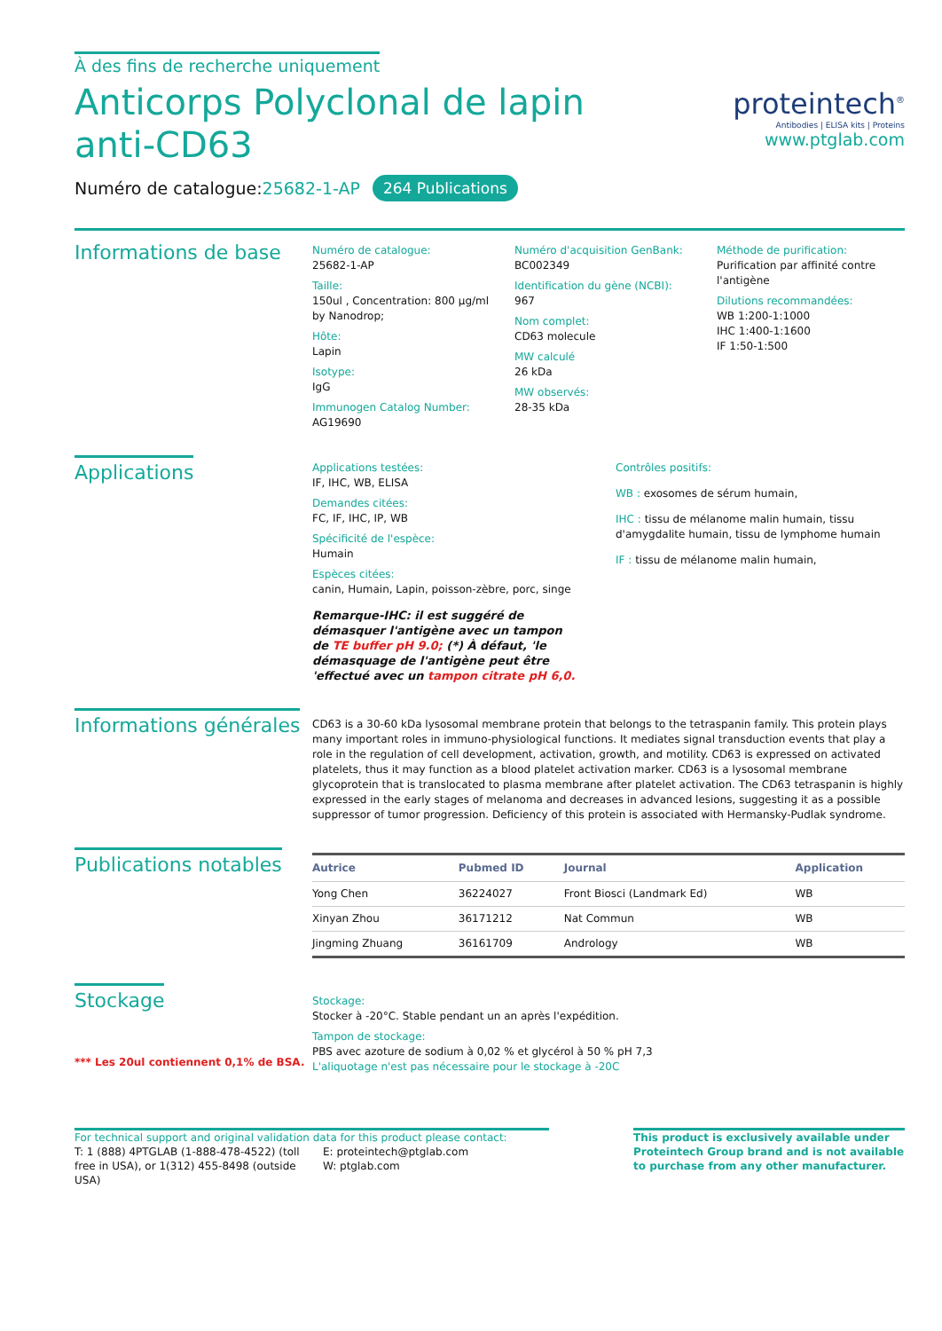À des fins de recherche uniquement
Anticorps Polyclonal de lapin anti-CD63
Numéro de catalogue:25682-1-AP 264 Publications
proteintech<sup>®</sup>
Antibodies | ELISA kits | Proteins
www.ptglab.com
Informations de base
Numéro de catalogue:
25682-1-AP
Taille:
150ul , Concentration: 800 μg/ml by Nanodrop;
Hôte:
Lapin
Isotype:
IgG
Immunogen Catalog Number:
AG19690
Numéro d'acquisition GenBank:
BC002349
Identification du gène (NCBI):
967
Nom complet:
CD63 molecule
MW calculé
26 kDa
MW observés:
28-35 kDa
Méthode de purification:
Purification par affinité contre l'antigène
Dilutions recommandées:
WB 1:200-1:1000
IHC 1:400-1:1600
IF 1:50-1:500
Applications
Applications testées:
IF, IHC, WB, ELISA
Demandes citées:
FC, IF, IHC, IP, WB
Spécificité de l'espèce:
Humain
Espèces citées:
canin, Humain, Lapin, poisson-zèbre, porc, singe
Remarque-IHC: il est suggéré de démasquer l'antigène avec un tampon de TE buffer pH 9.0; (*) À défaut, 'le démasquage de l'antigène peut être 'effectué avec un tampon citrate pH 6,0.
Contrôles positifs:
WB : exosomes de sérum humain,
IHC : tissu de mélanome malin humain, tissu d'amygdalite humain, tissu de lymphome humain
IF : tissu de mélanome malin humain,
Informations générales
CD63 is a 30-60 kDa lysosomal membrane protein that belongs to the tetraspanin family. This protein plays many important roles in immuno-physiological functions. It mediates signal transduction events that play a role in the regulation of cell development, activation, growth, and motility. CD63 is expressed on activated platelets, thus it may function as a blood platelet activation marker. CD63 is a lysosomal membrane glycoprotein that is translocated to plasma membrane after platelet activation. The CD63 tetraspanin is highly expressed in the early stages of melanoma and decreases in advanced lesions, suggesting it as a possible suppressor of tumor progression. Deficiency of this protein is associated with Hermansky-Pudlak syndrome.
Publications notables
| Autrice | Pubmed ID | Journal | Application |
| --- | --- | --- | --- |
| Yong Chen | 36224027 | Front Biosci (Landmark Ed) | WB |
| Xinyan Zhou | 36171212 | Nat Commun | WB |
| Jingming Zhuang | 36161709 | Andrology | WB |
Stockage
*** Les 20ul contiennent 0,1% de BSA.
Stockage:
Stocker à -20°C. Stable pendant un an après l'expédition.
Tampon de stockage:
PBS avec azoture de sodium à 0,02 % et glycérol à 50 % pH 7,3
L'aliquotage n'est pas nécessaire pour le stockage à -20C
For technical support and original validation data for this product please contact:
T: 1 (888) 4PTGLAB (1-888-478-4522) (toll free in USA), or 1(312) 455-8498 (outside USA)
E: proteintech@ptglab.com
W: ptglab.com
This product is exclusively available under Proteintech Group brand and is not available to purchase from any other manufacturer.